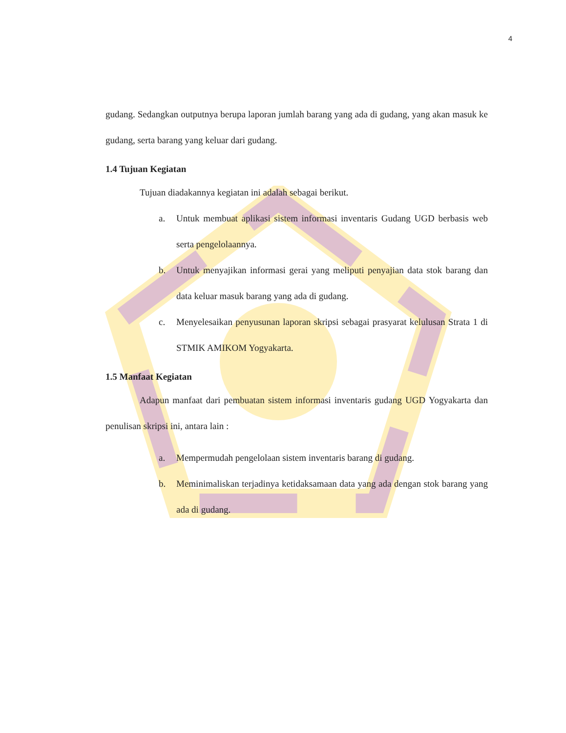4
gudang. Sedangkan outputnya berupa laporan jumlah barang yang ada di gudang, yang akan masuk ke gudang, serta barang yang keluar dari gudang.
1.4 Tujuan Kegiatan
Tujuan diadakannya kegiatan ini adalah sebagai berikut.
a. Untuk membuat aplikasi sistem informasi inventaris Gudang UGD berbasis web serta pengelolaannya.
b. Untuk menyajikan informasi gerai yang meliputi penyajian data stok barang dan data keluar masuk barang yang ada di gudang.
c. Menyelesaikan penyusunan laporan skripsi sebagai prasyarat kelulusan Strata 1 di STMIK AMIKOM Yogyakarta.
1.5 Manfaat Kegiatan
Adapun manfaat dari pembuatan sistem informasi inventaris gudang UGD Yogyakarta dan penulisan skripsi ini, antara lain :
a. Mempermudah pengelolaan sistem inventaris barang di gudang.
b. Meminimaliskan terjadinya ketidaksamaan data yang ada dengan stok barang yang ada di gudang.